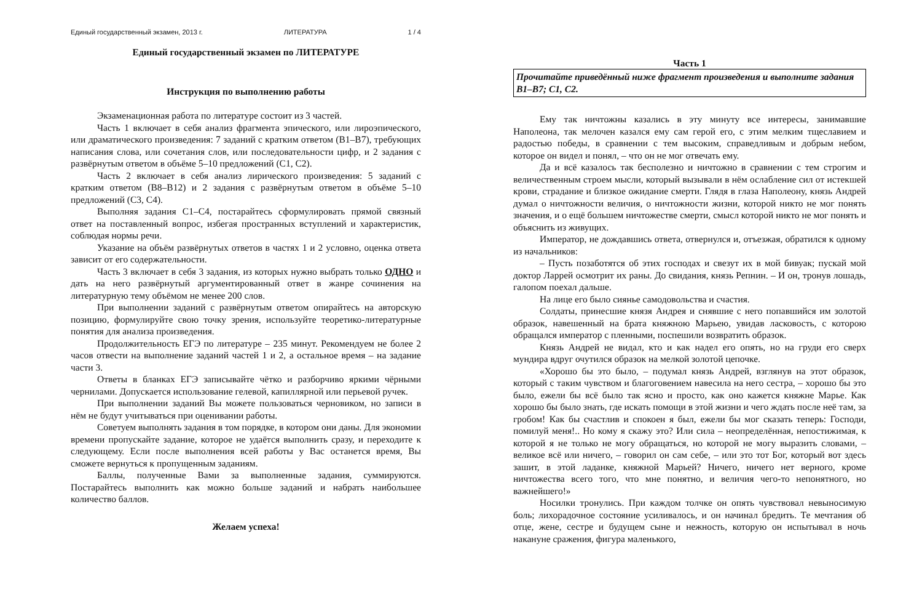Единый государственный экзамен, 2013 г. ЛИТЕРАТУРА 1 / 4
Единый государственный экзамен по ЛИТЕРАТУРЕ
Инструкция по выполнению работы
Экзаменационная работа по литературе состоит из 3 частей.
Часть 1 включает в себя анализ фрагмента эпического, или лироэпического, или драматического произведения: 7 заданий с кратким ответом (В1–В7), требующих написания слова, или сочетания слов, или последовательности цифр, и 2 задания с развёрнутым ответом в объёме 5–10 предложений (С1, С2).
Часть 2 включает в себя анализ лирического произведения: 5 заданий с кратким ответом (В8–В12) и 2 задания с развёрнутым ответом в объёме 5–10 предложений (С3, С4).
Выполняя задания С1–С4, постарайтесь сформулировать прямой связный ответ на поставленный вопрос, избегая пространных вступлений и характеристик, соблюдая нормы речи.
Указание на объём развёрнутых ответов в частях 1 и 2 условно, оценка ответа зависит от его содержательности.
Часть 3 включает в себя 3 задания, из которых нужно выбрать только ОДНО и дать на него развёрнутый аргументированный ответ в жанре сочинения на литературную тему объёмом не менее 200 слов.
При выполнении заданий с развёрнутым ответом опирайтесь на авторскую позицию, формулируйте свою точку зрения, используйте теоретико-литературные понятия для анализа произведения.
Продолжительность ЕГЭ по литературе – 235 минут. Рекомендуем не более 2 часов отвести на выполнение заданий частей 1 и 2, а остальное время – на задание части 3.
Ответы в бланках ЕГЭ записывайте чётко и разборчиво яркими чёрными чернилами. Допускается использование гелевой, капиллярной или перьевой ручек.
При выполнении заданий Вы можете пользоваться черновиком, но записи в нём не будут учитываться при оценивании работы.
Советуем выполнять задания в том порядке, в котором они даны. Для экономии времени пропускайте задание, которое не удаётся выполнить сразу, и переходите к следующему. Если после выполнения всей работы у Вас останется время, Вы сможете вернуться к пропущенным заданиям.
Баллы, полученные Вами за выполненные задания, суммируются. Постарайтесь выполнить как можно больше заданий и набрать наибольшее количество баллов.
Желаем успеха!
Часть 1
Прочитайте приведённый ниже фрагмент произведения и выполните задания В1–В7; С1, С2.
Ему так ничтожны казались в эту минуту все интересы, занимавшие Наполеона, так мелочен казался ему сам герой его, с этим мелким тщеславием и радостью победы, в сравнении с тем высоким, справедливым и добрым небом, которое он видел и понял, – что он не мог отвечать ему.
Да и всё казалось так бесполезно и ничтожно в сравнении с тем строгим и величественным строем мысли, который вызывали в нём ослабление сил от истекшей крови, страдание и близкое ожидание смерти. Глядя в глаза Наполеону, князь Андрей думал о ничтожности величия, о ничтожности жизни, которой никто не мог понять значения, и о ещё большем ничтожестве смерти, смысл которой никто не мог понять и объяснить из живущих.
Император, не дождавшись ответа, отвернулся и, отъезжая, обратился к одному из начальников:
– Пусть позаботятся об этих господах и свезут их в мой бивуак; пускай мой доктор Ларрей осмотрит их раны. До свидания, князь Репнин. – И он, тронув лошадь, галопом поехал дальше.
На лице его было сиянье самодовольства и счастия.
Солдаты, принесшие князя Андрея и снявшие с него попавшийся им золотой образок, навешенный на брата княжною Марьею, увидав ласковость, с которою обращался император с пленными, поспешили возвратить образок.
Князь Андрей не видал, кто и как надел его опять, но на груди его сверх мундира вдруг очутился образок на мелкой золотой цепочке.
«Хорошо бы это было, – подумал князь Андрей, взглянув на этот образок, который с таким чувством и благоговением навесила на него сестра, – хорошо бы это было, ежели бы всё было так ясно и просто, как оно кажется княжне Марье. Как хорошо бы было знать, где искать помощи в этой жизни и чего ждать после неё там, за гробом! Как бы счастлив и спокоен я был, ежели бы мог сказать теперь: Господи, помилуй меня!.. Но кому я скажу это? Или сила – неопределённая, непостижимая, к которой я не только не могу обращаться, но которой не могу выразить словами, – великое всё или ничего, – говорил он сам себе, – или это тот Бог, который вот здесь зашит, в этой ладанке, княжной Марьей? Ничего, ничего нет верного, кроме ничтожества всего того, что мне понятно, и величия чего-то непонятного, но важнейшего!»
Носилки тронулись. При каждом толчке он опять чувствовал невыносимую боль; лихорадочное состояние усиливалось, и он начинал бредить. Те мечтания об отце, жене, сестре и будущем сыне и нежность, которую он испытывал в ночь накануне сражения, фигура маленького,